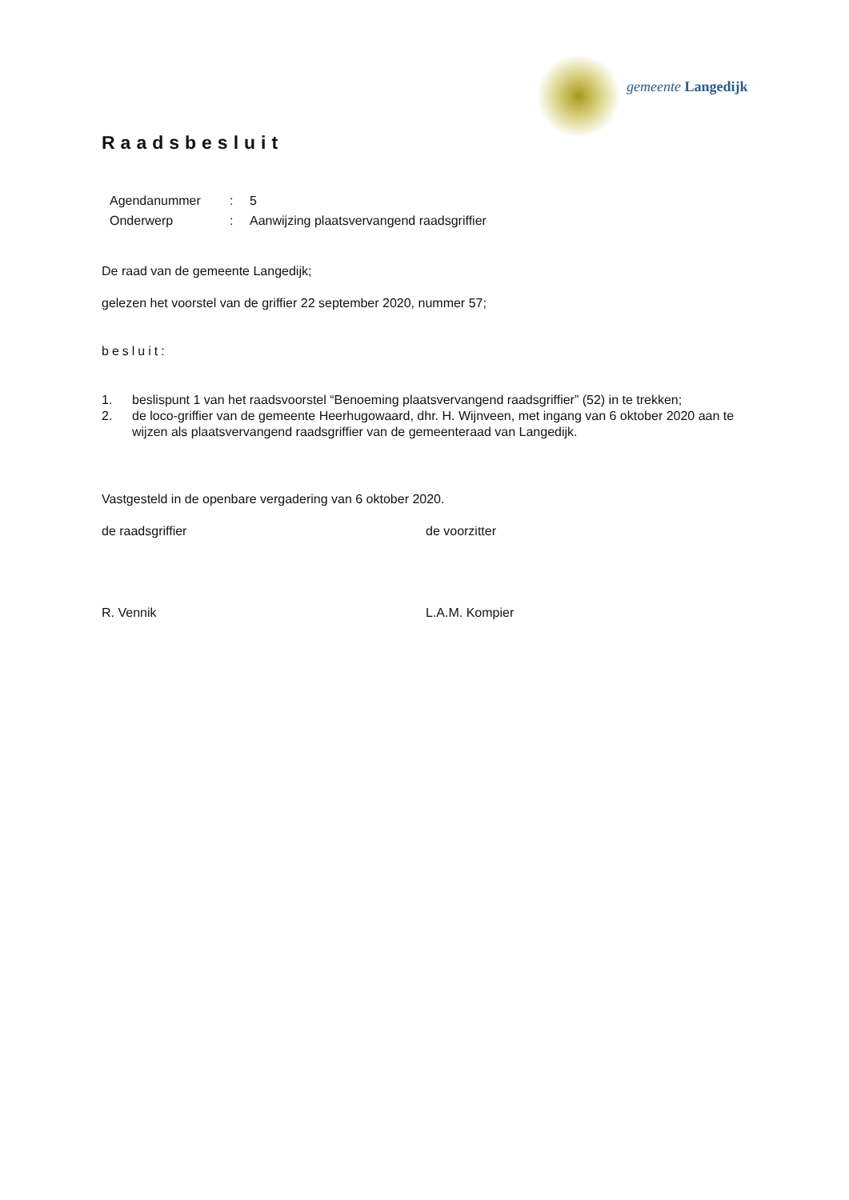gemeente Langedijk
Raadsbesluit
Agendanummer: 5
Onderwerp: Aanwijzing plaatsvervangend raadsgriffier
De raad van de gemeente Langedijk;
gelezen het voorstel van de griffier 22 september 2020, nummer 57;
besluit:
1. beslispunt 1 van het raadsvoorstel “Benoeming plaatsvervangend raadsgriffier” (52) in te trekken;
2. de loco-griffier van de gemeente Heerhugowaard, dhr. H. Wijnveen, met ingang van 6 oktober 2020 aan te wijzen als plaatsvervangend raadsgriffier van de gemeenteraad van Langedijk.
Vastgesteld in de openbare vergadering van 6 oktober 2020.
de raadsgriffier de voorzitter
R. Vennik L.A.M. Kompier